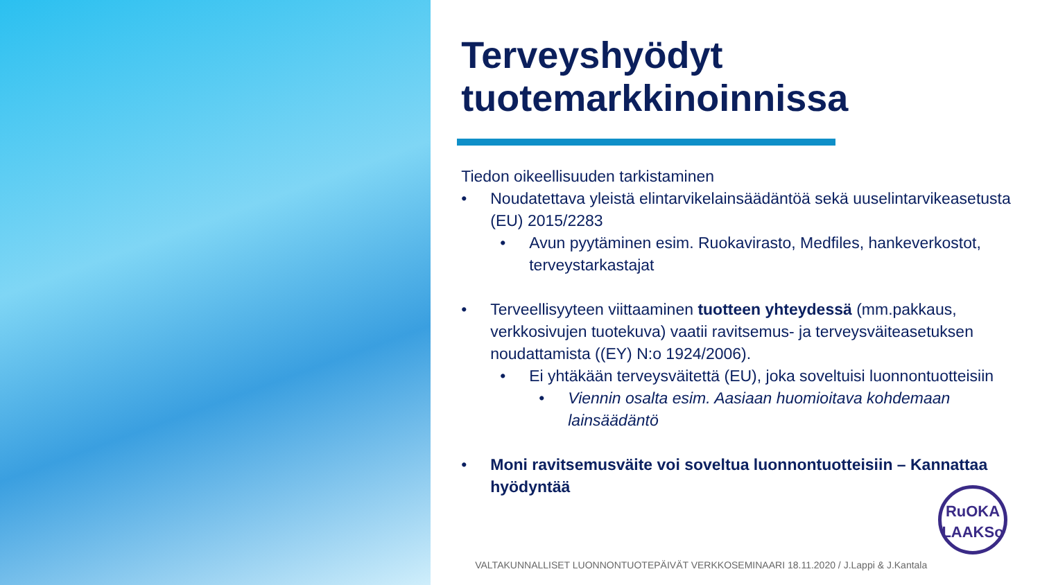Terveyshyödyt
tuotemarkkinoinnissa
Tiedon oikeellisuuden tarkistaminen
• Noudatettava yleistä elintarvikelainsäädäntöä sekä uuselintarvikeasetusta (EU) 2015/2283
• Avun pyytäminen esim. Ruokavirasto, Medfiles, hankeverkostot, terveystarkastajat
• Terveellisyyteen viittaaminen tuotteen yhteydessä (mm.pakkaus, verkkosivujen tuotekuva) vaatii ravitsemus- ja terveysväiteasetuksen noudattamista ((EY) N:o 1924/2006).
• Ei yhtäkään terveysväitettä (EU), joka soveltuisi luonnontuotteisiin
• Viennin osalta esim. Aasiaan huomioitava kohdemaan lainsäädäntö
• Moni ravitsemusväite voi soveltua luonnontuotteisiin – Kannattaa hyödyntää
VALTAKUNNALLISET LUONNONTUOTEPÄIVÄT VERKKOSEMINAARI 18.11.2020 / J.Lappi & J.Kantala
RuOKA
LAAKSo